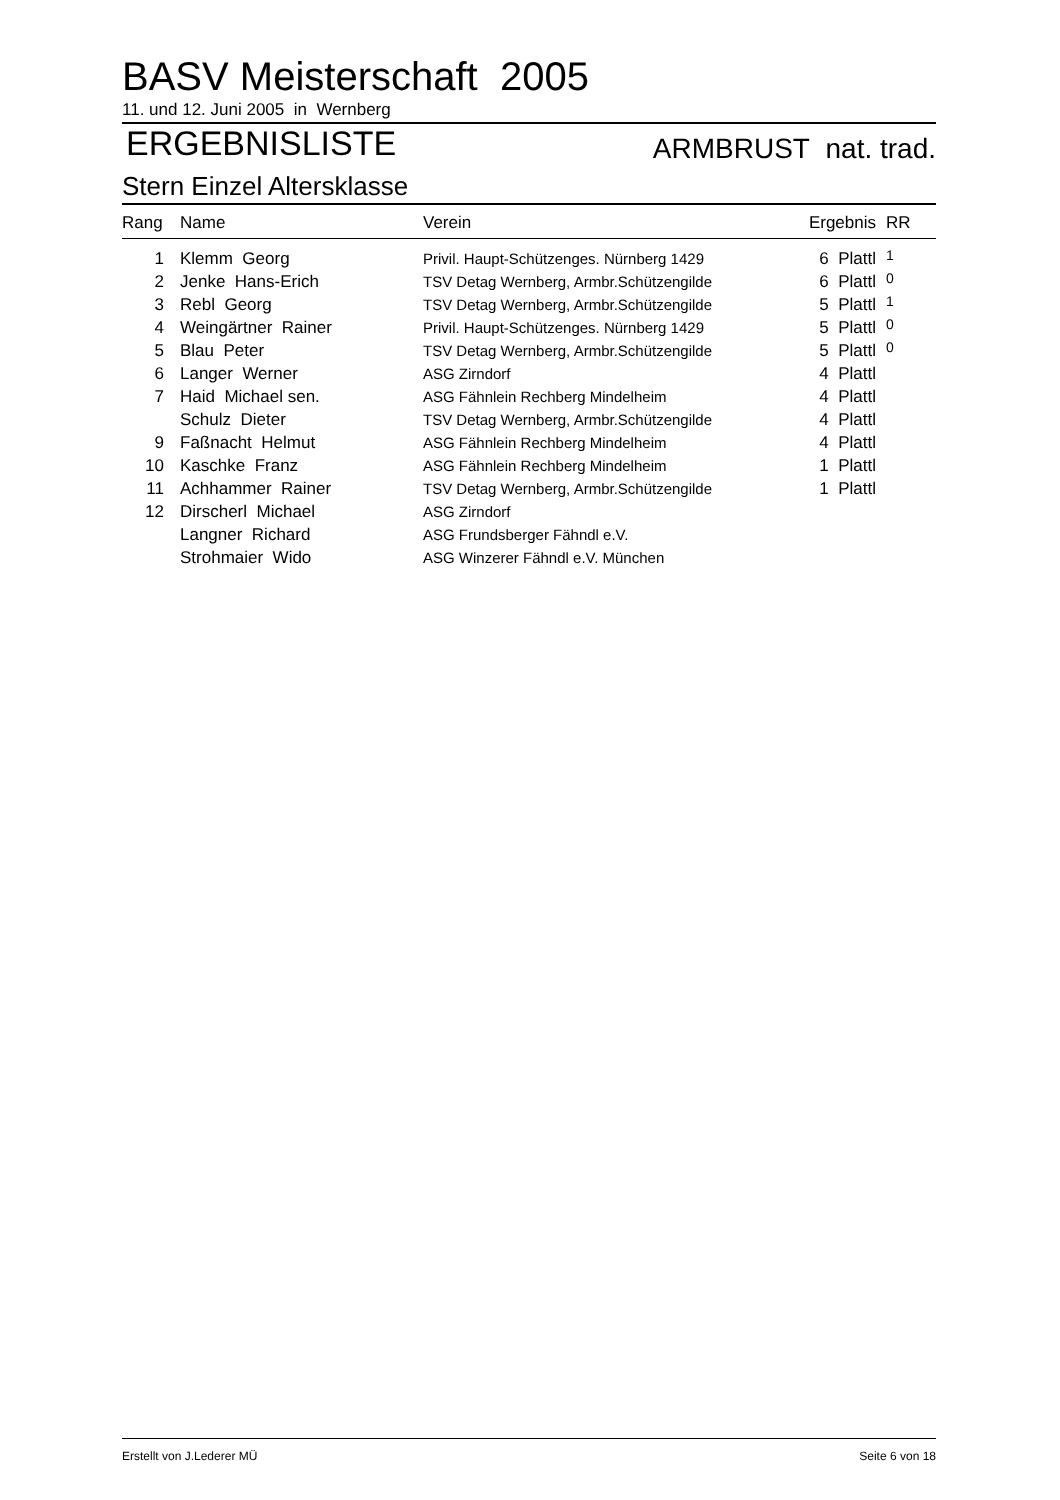BASV Meisterschaft 2005
11. und 12. Juni 2005 in Wernberg
ERGEBNISLISTE ARMBRUST nat. trad.
Stern Einzel Altersklasse
| Rang | Name | Verein | Ergebnis | RR |
| --- | --- | --- | --- | --- |
| 1 | Klemm Georg | Privil. Haupt-Schützenges. Nürnberg 1429 | 6 Plattl | 1 |
| 2 | Jenke Hans-Erich | TSV Detag Wernberg, Armbr.Schützengilde | 6 Plattl | 0 |
| 3 | Rebl Georg | TSV Detag Wernberg, Armbr.Schützengilde | 5 Plattl | 1 |
| 4 | Weingärtner Rainer | Privil. Haupt-Schützenges. Nürnberg 1429 | 5 Plattl | 0 |
| 5 | Blau Peter | TSV Detag Wernberg, Armbr.Schützengilde | 5 Plattl | 0 |
| 6 | Langer Werner | ASG Zirndorf | 4 Plattl | |
| 7 | Haid Michael sen. | ASG Fähnlein Rechberg Mindelheim | 4 Plattl | |
| | Schulz Dieter | TSV Detag Wernberg, Armbr.Schützengilde | 4 Plattl | |
| 9 | Faßnacht Helmut | ASG Fähnlein Rechberg Mindelheim | 4 Plattl | |
| 10 | Kaschke Franz | ASG Fähnlein Rechberg Mindelheim | 1 Plattl | |
| 11 | Achhammer Rainer | TSV Detag Wernberg, Armbr.Schützengilde | 1 Plattl | |
| 12 | Dirscherl Michael | ASG Zirndorf | | |
| | Langner Richard | ASG Frundsberger Fähndl e.V. | | |
| | Strohmaier Wido | ASG Winzerer Fähndl e.V. München | | |
Erstellt von J.Lederer MÜ Seite 6 von 18